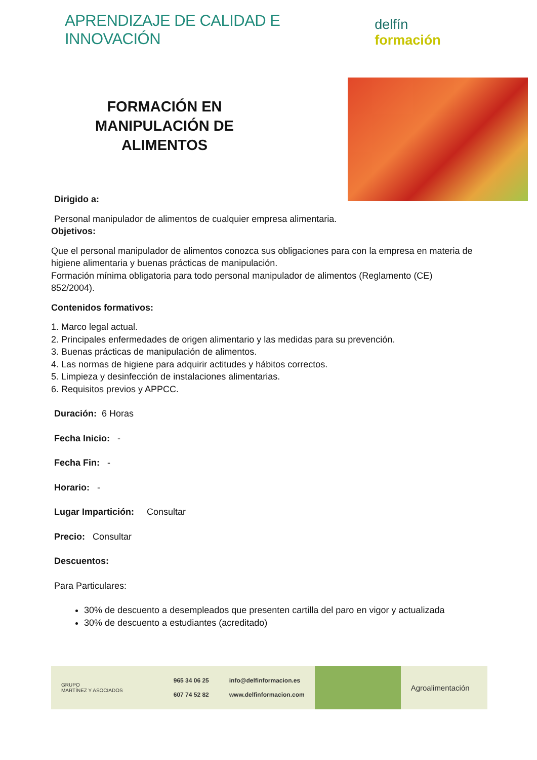APRENDIZAJE DE CALIDAD E INNOVACIÓN
delfín formación
FORMACIÓN EN
MANIPULACIÓN DE
ALIMENTOS
Dirigido a:
Personal manipulador de alimentos de cualquier empresa alimentaria.
Objetivos:
Que el personal manipulador de alimentos conozca sus obligaciones para con la empresa en materia de higiene alimentaria y buenas prácticas de manipulación.
Formación mínima obligatoria para todo personal manipulador de alimentos (Reglamento (CE) 852/2004).
Contenidos formativos:
1. Marco legal actual.
2. Principales enfermedades de origen alimentario y las medidas para su prevención.
3. Buenas prácticas de manipulación de alimentos.
4. Las normas de higiene para adquirir actitudes y hábitos correctos.
5. Limpieza y desinfección de instalaciones alimentarias.
6. Requisitos previos y APPCC.
Duración: 6 Horas
Fecha Inicio: -
Fecha Fin: -
Horario: -
Lugar Impartición: Consultar
Precio: Consultar
Descuentos:
Para Particulares:
30% de descuento a desempleados que presenten cartilla del paro en vigor y actualizada
30% de descuento a estudiantes (acreditado)
GRUPO
MARTÍNEZ Y ASOCIADOS
965 34 06 25
607 74 52 82
info@delfinformacion.es
www.delfinformacion.com
Agroalimentación